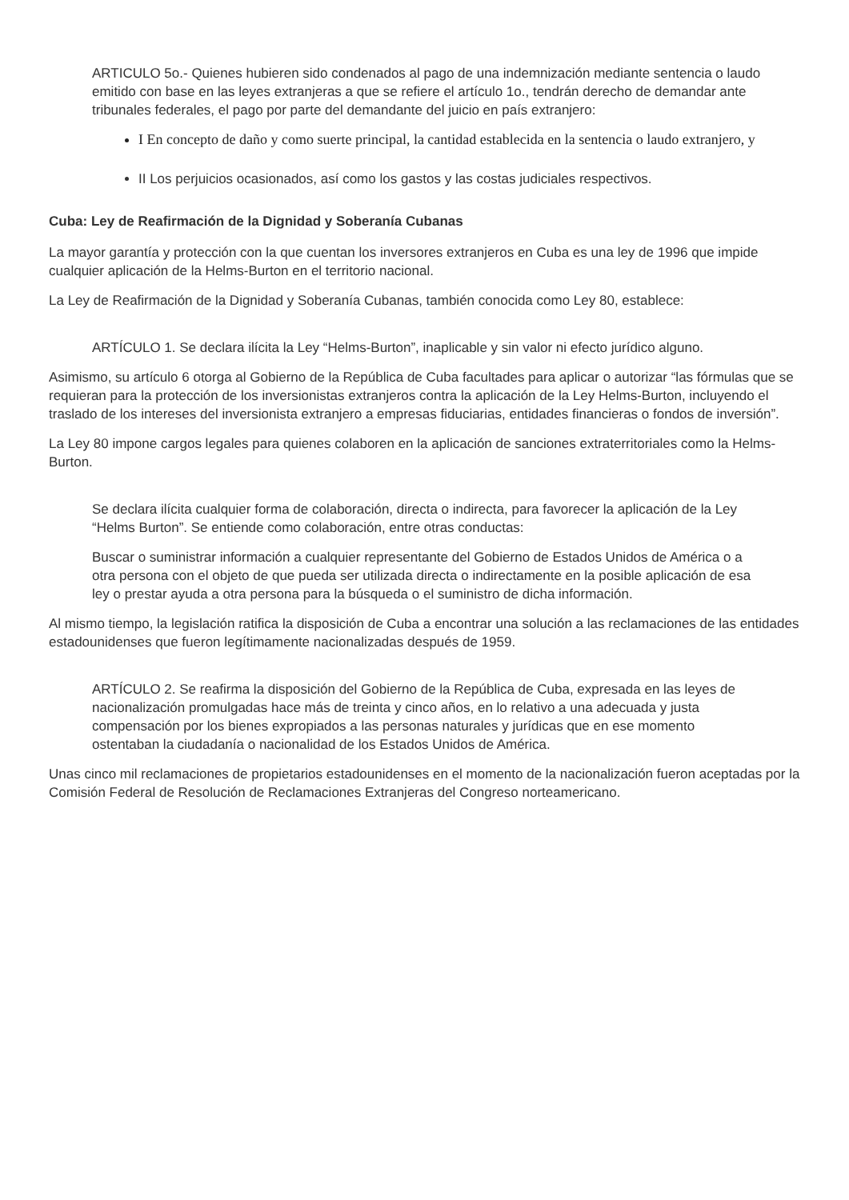ARTICULO 5o.- Quienes hubieren sido condenados al pago de una indemnización mediante sentencia o laudo emitido con base en las leyes extranjeras a que se refiere el artículo 1o., tendrán derecho de demandar ante tribunales federales, el pago por parte del demandante del juicio en país extranjero:
I En concepto de daño y como suerte principal, la cantidad establecida en la sentencia o laudo extranjero, y
II Los perjuicios ocasionados, así como los gastos y las costas judiciales respectivos.
Cuba: Ley de Reafirmación de la Dignidad y Soberanía Cubanas
La mayor garantía y protección con la que cuentan los inversores extranjeros en Cuba es una ley de 1996 que impide cualquier aplicación de la Helms-Burton en el territorio nacional.
La Ley de Reafirmación de la Dignidad y Soberanía Cubanas, también conocida como Ley 80, establece:
ARTÍCULO 1. Se declara ilícita la Ley “Helms-Burton”, inaplicable y sin valor ni efecto jurídico alguno.
Asimismo, su artículo 6 otorga al Gobierno de la República de Cuba facultades para aplicar o autorizar “las fórmulas que se requieran para la protección de los inversionistas extranjeros contra la aplicación de la Ley Helms-Burton, incluyendo el traslado de los intereses del inversionista extranjero a empresas fiduciarias, entidades financieras o fondos de inversión”.
La Ley 80 impone cargos legales para quienes colaboren en la aplicación de sanciones extraterritoriales como la Helms-Burton.
Se declara ilícita cualquier forma de colaboración, directa o indirecta, para favorecer la aplicación de la Ley “Helms Burton”. Se entiende como colaboración, entre otras conductas:
Buscar o suministrar información a cualquier representante del Gobierno de Estados Unidos de América o a otra persona con el objeto de que pueda ser utilizada directa o indirectamente en la posible aplicación de esa ley o prestar ayuda a otra persona para la búsqueda o el suministro de dicha información.
Al mismo tiempo, la legislación ratifica la disposición de Cuba a encontrar una solución a las reclamaciones de las entidades estadounidenses que fueron legítimamente nacionalizadas después de 1959.
ARTÍCULO 2. Se reafirma la disposición del Gobierno de la República de Cuba, expresada en las leyes de nacionalización promulgadas hace más de treinta y cinco años, en lo relativo a una adecuada y justa compensación por los bienes expropiados a las personas naturales y jurídicas que en ese momento ostentaban la ciudadanía o nacionalidad de los Estados Unidos de América.
Unas cinco mil reclamaciones de propietarios estadounidenses en el momento de la nacionalización fueron aceptadas por la Comisión Federal de Resolución de Reclamaciones Extranjeras del Congreso norteamericano.